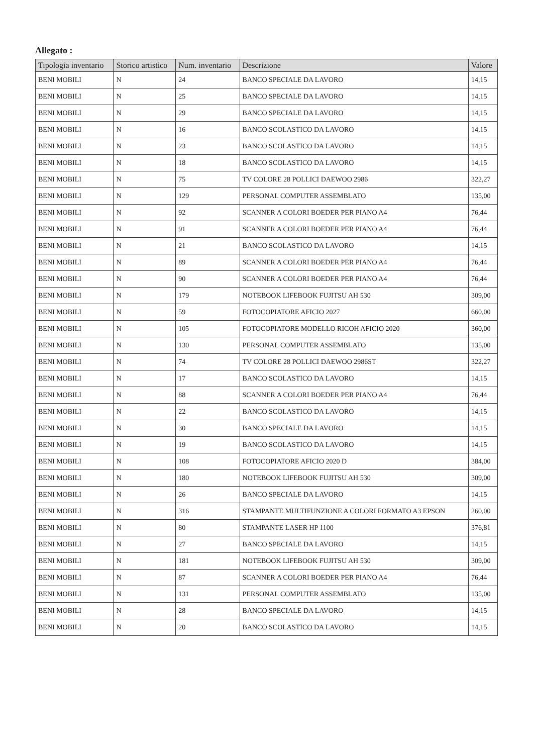Allegato :
| Tipologia inventario | Storico artistico | Num. inventario | Descrizione | Valore |
| --- | --- | --- | --- | --- |
| BENI MOBILI | N | 24 | BANCO SPECIALE DA LAVORO | 14,15 |
| BENI MOBILI | N | 25 | BANCO SPECIALE DA LAVORO | 14,15 |
| BENI MOBILI | N | 29 | BANCO SPECIALE DA LAVORO | 14,15 |
| BENI MOBILI | N | 16 | BANCO SCOLASTICO DA LAVORO | 14,15 |
| BENI MOBILI | N | 23 | BANCO SCOLASTICO DA LAVORO | 14,15 |
| BENI MOBILI | N | 18 | BANCO SCOLASTICO DA LAVORO | 14,15 |
| BENI MOBILI | N | 75 | TV COLORE 28 POLLICI DAEWOO 2986 | 322,27 |
| BENI MOBILI | N | 129 | PERSONAL COMPUTER ASSEMBLATO | 135,00 |
| BENI MOBILI | N | 92 | SCANNER A COLORI BOEDER PER PIANO A4 | 76,44 |
| BENI MOBILI | N | 91 | SCANNER A COLORI BOEDER PER PIANO A4 | 76,44 |
| BENI MOBILI | N | 21 | BANCO SCOLASTICO DA LAVORO | 14,15 |
| BENI MOBILI | N | 89 | SCANNER A COLORI BOEDER PER PIANO A4 | 76,44 |
| BENI MOBILI | N | 90 | SCANNER A COLORI BOEDER PER PIANO A4 | 76,44 |
| BENI MOBILI | N | 179 | NOTEBOOK LIFEBOOK FUJITSU AH 530 | 309,00 |
| BENI MOBILI | N | 59 | FOTOCOPIATORE AFICIO 2027 | 660,00 |
| BENI MOBILI | N | 105 | FOTOCOPIATORE MODELLO RICOH AFICIO 2020 | 360,00 |
| BENI MOBILI | N | 130 | PERSONAL COMPUTER ASSEMBLATO | 135,00 |
| BENI MOBILI | N | 74 | TV COLORE 28 POLLICI DAEWOO 2986ST | 322,27 |
| BENI MOBILI | N | 17 | BANCO SCOLASTICO DA LAVORO | 14,15 |
| BENI MOBILI | N | 88 | SCANNER A COLORI BOEDER PER PIANO A4 | 76,44 |
| BENI MOBILI | N | 22 | BANCO SCOLASTICO DA LAVORO | 14,15 |
| BENI MOBILI | N | 30 | BANCO SPECIALE DA LAVORO | 14,15 |
| BENI MOBILI | N | 19 | BANCO SCOLASTICO DA LAVORO | 14,15 |
| BENI MOBILI | N | 108 | FOTOCOPIATORE AFICIO 2020 D | 384,00 |
| BENI MOBILI | N | 180 | NOTEBOOK LIFEBOOK FUJITSU AH 530 | 309,00 |
| BENI MOBILI | N | 26 | BANCO SPECIALE DA LAVORO | 14,15 |
| BENI MOBILI | N | 316 | STAMPANTE MULTIFUNZIONE A COLORI FORMATO A3 EPSON | 260,00 |
| BENI MOBILI | N | 80 | STAMPANTE LASER HP 1100 | 376,81 |
| BENI MOBILI | N | 27 | BANCO SPECIALE DA LAVORO | 14,15 |
| BENI MOBILI | N | 181 | NOTEBOOK LIFEBOOK FUJITSU AH 530 | 309,00 |
| BENI MOBILI | N | 87 | SCANNER A COLORI BOEDER PER PIANO A4 | 76,44 |
| BENI MOBILI | N | 131 | PERSONAL COMPUTER ASSEMBLATO | 135,00 |
| BENI MOBILI | N | 28 | BANCO SPECIALE DA LAVORO | 14,15 |
| BENI MOBILI | N | 20 | BANCO SCOLASTICO DA LAVORO | 14,15 |